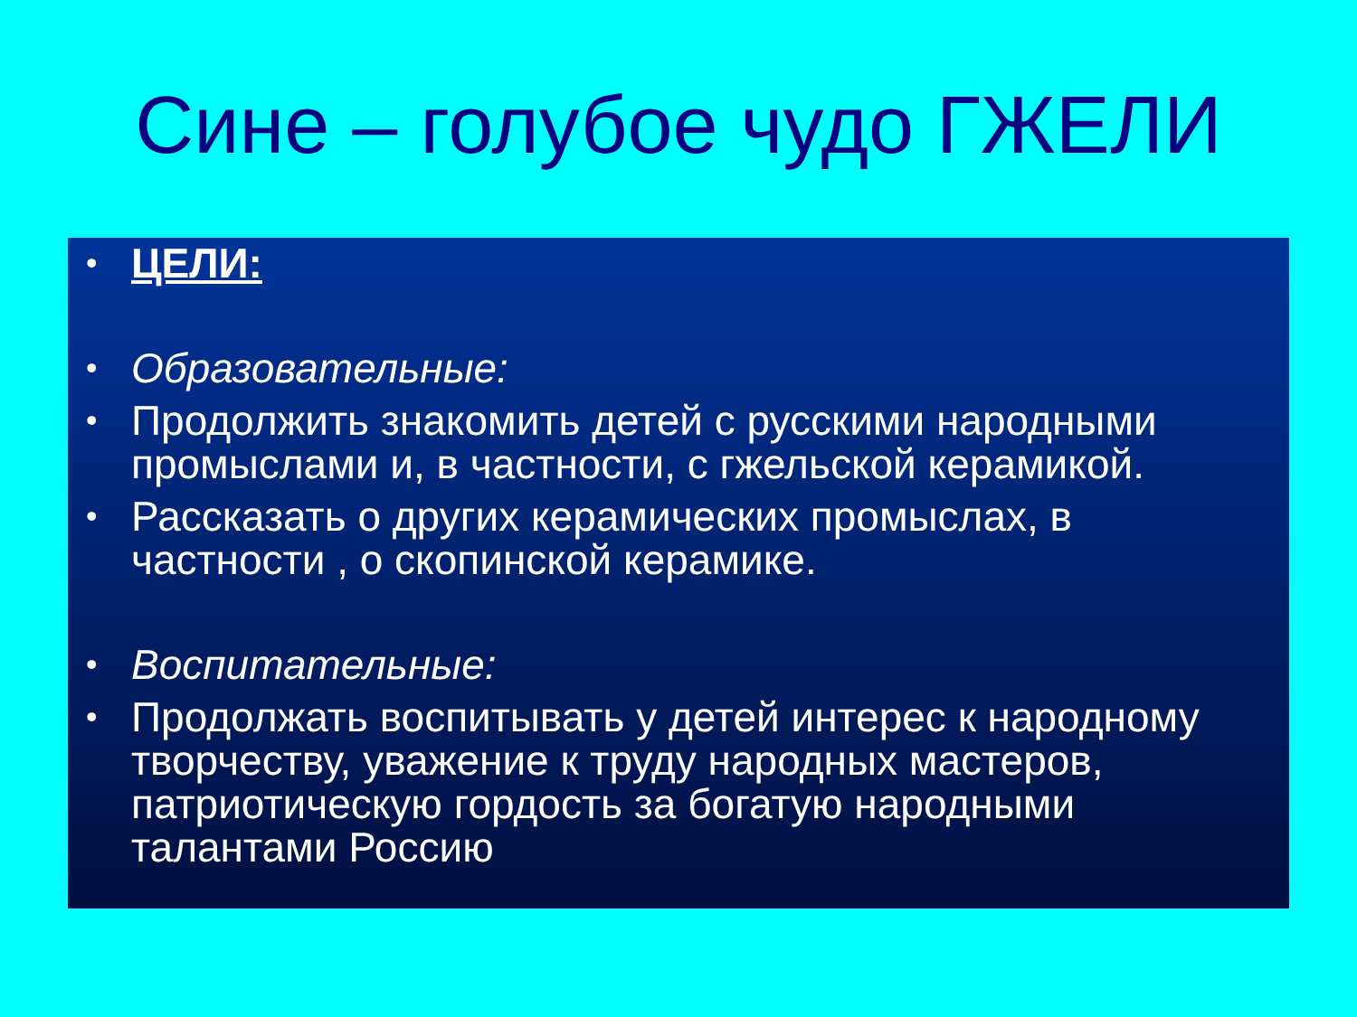Сине – голубое чудо ГЖЕЛИ
• ЦЕЛИ:
• Образовательные:
• Продолжить знакомить детей с русскими народными промыслами и, в частности, с гжельской керамикой.
• Рассказать о других керамических промыслах, в частности , о скопинской керамике.
• Воспитательные:
• Продолжать воспитывать у детей интерес к народному творчеству, уважение к труду народных мастеров, патриотическую гордость за богатую народными талантами Россию